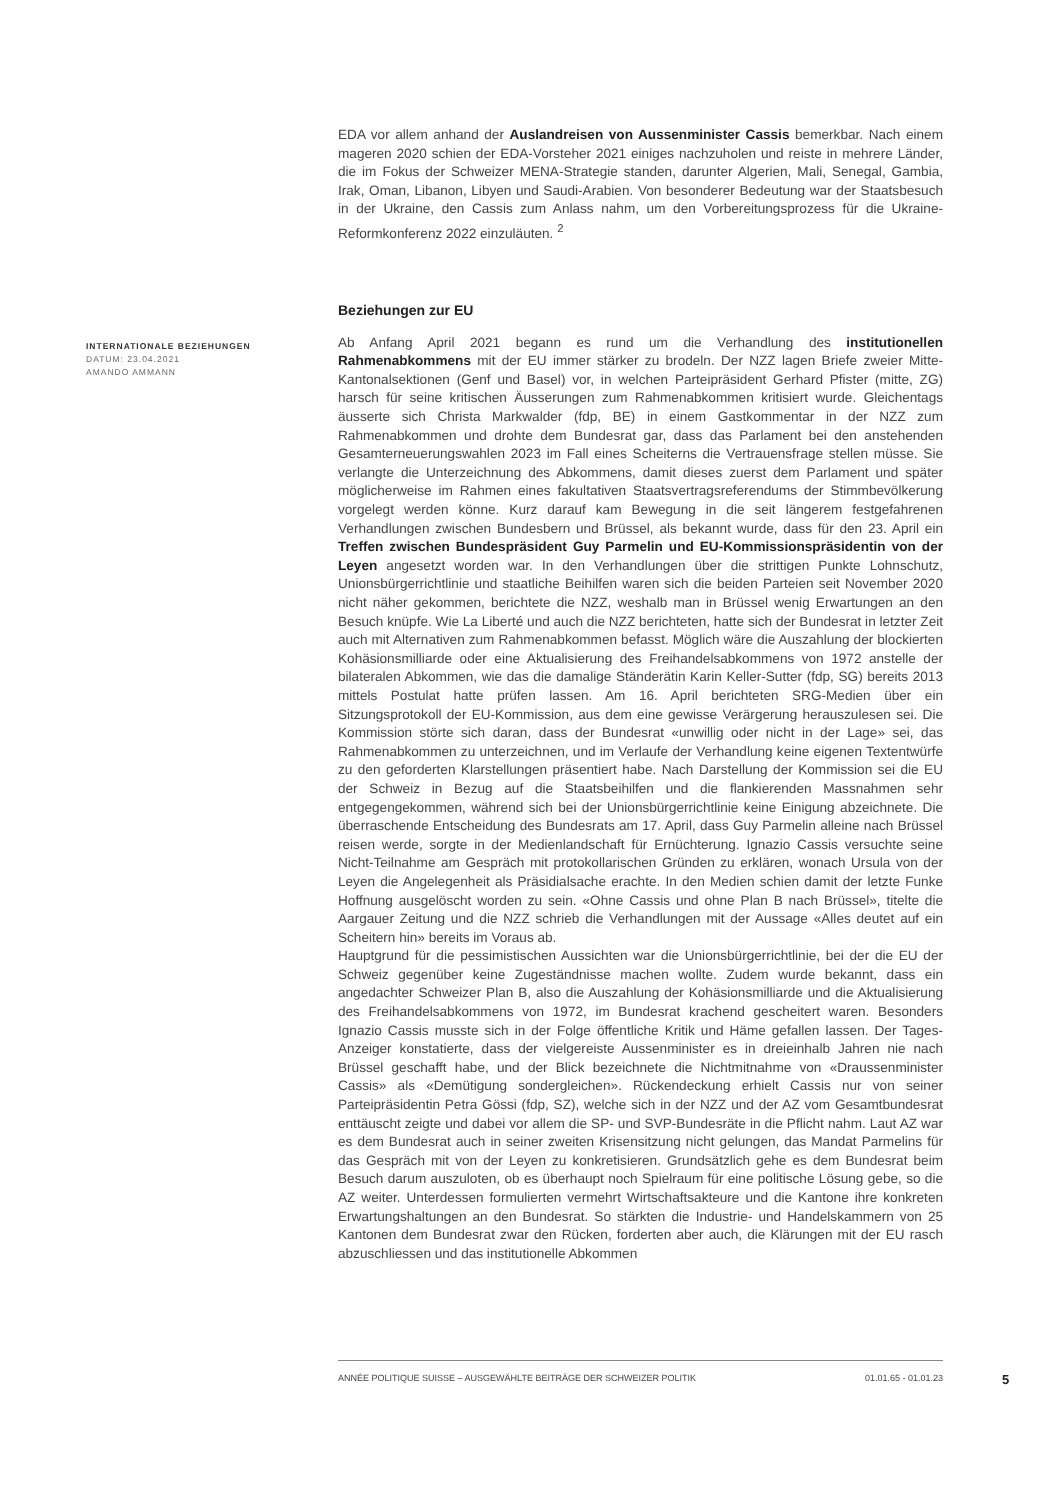INTERNATIONALE BEZIEHUNGEN
DATUM: 23.04.2021
AMANDO AMMANN
EDA vor allem anhand der Auslandreisen von Aussenminister Cassis bemerkbar. Nach einem mageren 2020 schien der EDA-Vorsteher 2021 einiges nachzuholen und reiste in mehrere Länder, die im Fokus der Schweizer MENA-Strategie standen, darunter Algerien, Mali, Senegal, Gambia, Irak, Oman, Libanon, Libyen und Saudi-Arabien. Von besonderer Bedeutung war der Staatsbesuch in der Ukraine, den Cassis zum Anlass nahm, um den Vorbereitungsprozess für die Ukraine-Reformkonferenz 2022 einzuläuten. <sup>2</sup>
Beziehungen zur EU
Ab Anfang April 2021 begann es rund um die Verhandlung des institutionellen Rahmenabkommens mit der EU immer stärker zu brodeln. Der NZZ lagen Briefe zweier Mitte-Kantonalsektionen (Genf und Basel) vor, in welchen Parteipräsident Gerhard Pfister (mitte, ZG) harsch für seine kritischen Äusserungen zum Rahmenabkommen kritisiert wurde. Gleichentags äusserte sich Christa Markwalder (fdp, BE) in einem Gastkommentar in der NZZ zum Rahmenabkommen und drohte dem Bundesrat gar, dass das Parlament bei den anstehenden Gesamterneuerungswahlen 2023 im Fall eines Scheiterns die Vertrauensfrage stellen müsse. Sie verlangte die Unterzeichnung des Abkommens, damit dieses zuerst dem Parlament und später möglicherweise im Rahmen eines fakultativen Staatsvertragsreferendums der Stimmbevölkerung vorgelegt werden könne. Kurz darauf kam Bewegung in die seit längerem festgefahrenen Verhandlungen zwischen Bundesbern und Brüssel, als bekannt wurde, dass für den 23. April ein Treffen zwischen Bundespräsident Guy Parmelin und EU-Kommissionspräsidentin von der Leyen angesetzt worden war. In den Verhandlungen über die strittigen Punkte Lohnschutz, Unionsbürgerrichtlinie und staatliche Beihilfen waren sich die beiden Parteien seit November 2020 nicht näher gekommen, berichtete die NZZ, weshalb man in Brüssel wenig Erwartungen an den Besuch knüpfe. Wie La Liberté und auch die NZZ berichteten, hatte sich der Bundesrat in letzter Zeit auch mit Alternativen zum Rahmenabkommen befasst. Möglich wäre die Auszahlung der blockierten Kohäsionsmilliarde oder eine Aktualisierung des Freihandelsabkommens von 1972 anstelle der bilateralen Abkommen, wie das die damalige Ständerätin Karin Keller-Sutter (fdp, SG) bereits 2013 mittels Postulat hatte prüfen lassen. Am 16. April berichteten SRG-Medien über ein Sitzungsprotokoll der EU-Kommission, aus dem eine gewisse Verärgerung herauszulesen sei. Die Kommission störte sich daran, dass der Bundesrat «unwillig oder nicht in der Lage» sei, das Rahmenabkommen zu unterzeichnen, und im Verlaufe der Verhandlung keine eigenen Textentwürfe zu den geforderten Klarstellungen präsentiert habe. Nach Darstellung der Kommission sei die EU der Schweiz in Bezug auf die Staatsbeihilfen und die flankierenden Massnahmen sehr entgegengekommen, während sich bei der Unionsbürgerrichtlinie keine Einigung abzeichnete. Die überraschende Entscheidung des Bundesrats am 17. April, dass Guy Parmelin alleine nach Brüssel reisen werde, sorgte in der Medienlandschaft für Ernüchterung. Ignazio Cassis versuchte seine Nicht-Teilnahme am Gespräch mit protokollarischen Gründen zu erklären, wonach Ursula von der Leyen die Angelegenheit als Präsidialsache erachte. In den Medien schien damit der letzte Funke Hoffnung ausgelöscht worden zu sein. «Ohne Cassis und ohne Plan B nach Brüssel», titelte die Aargauer Zeitung und die NZZ schrieb die Verhandlungen mit der Aussage «Alles deutet auf ein Scheitern hin» bereits im Voraus ab.
Hauptgrund für die pessimistischen Aussichten war die Unionsbürgerrichtlinie, bei der die EU der Schweiz gegenüber keine Zugeständnisse machen wollte. Zudem wurde bekannt, dass ein angedachter Schweizer Plan B, also die Auszahlung der Kohäsionsmilliarde und die Aktualisierung des Freihandelsabkommens von 1972, im Bundesrat krachend gescheitert waren. Besonders Ignazio Cassis musste sich in der Folge öffentliche Kritik und Häme gefallen lassen. Der Tages-Anzeiger konstatierte, dass der vielgereiste Aussenminister es in dreieinhalb Jahren nie nach Brüssel geschafft habe, und der Blick bezeichnete die Nichtmitnahme von «Draussenminister Cassis» als «Demütigung sondergleichen». Rückendeckung erhielt Cassis nur von seiner Parteipräsidentin Petra Gössi (fdp, SZ), welche sich in der NZZ und der AZ vom Gesamtbundesrat enttäuscht zeigte und dabei vor allem die SP- und SVP-Bundesräte in die Pflicht nahm. Laut AZ war es dem Bundesrat auch in seiner zweiten Krisensitzung nicht gelungen, das Mandat Parmelins für das Gespräch mit von der Leyen zu konkretisieren. Grundsätzlich gehe es dem Bundesrat beim Besuch darum auszuloten, ob es überhaupt noch Spielraum für eine politische Lösung gebe, so die AZ weiter. Unterdessen formulierten vermehrt Wirtschaftsakteure und die Kantone ihre konkreten Erwartungshaltungen an den Bundesrat. So stärkten die Industrie- und Handelskammern von 25 Kantonen dem Bundesrat zwar den Rücken, forderten aber auch, die Klärungen mit der EU rasch abzuschliessen und das institutionelle Abkommen
ANNÉE POLITIQUE SUISSE – AUSGEWÄHLTE BEITRÄGE DER SCHWEIZER POLITIK 01.01.65 - 01.01.23
5